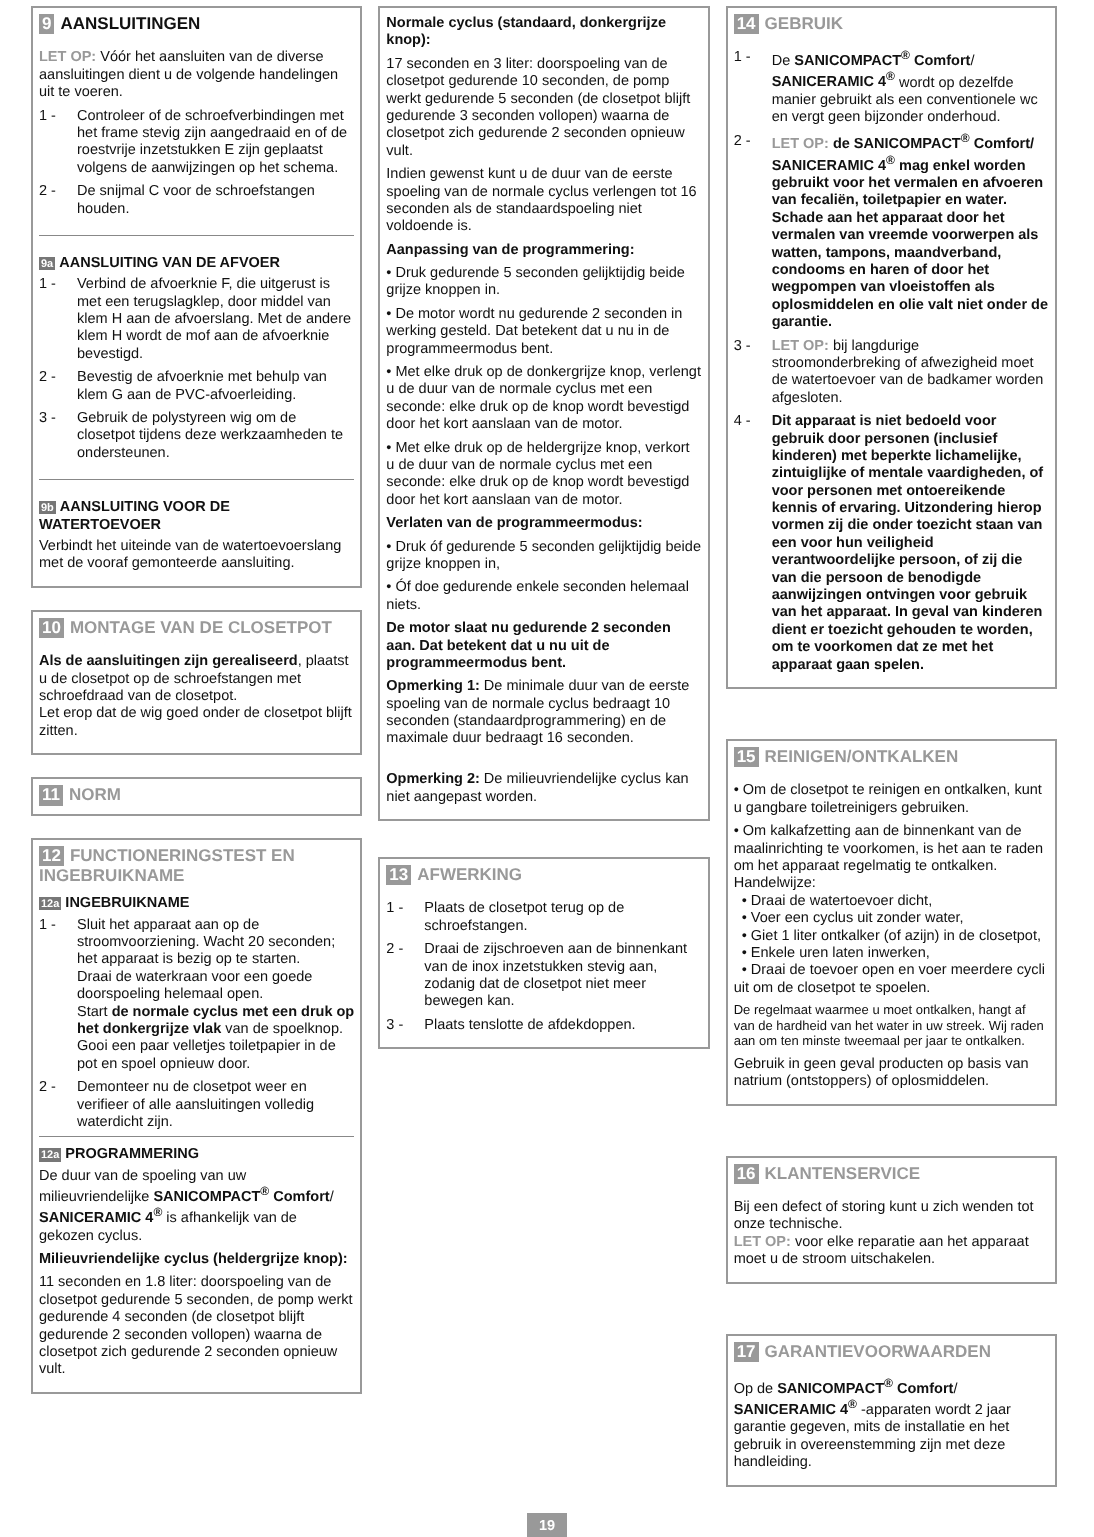9 AANSLUITINGEN
LET OP: Vóór het aansluiten van de diverse aansluitingen dient u de volgende handelingen uit te voeren.
1 - Controleer of de schroefverbindingen met het frame stevig zijn aangedraaid en of de roestvrije inzetstukken E zijn geplaatst volgens de aanwijzingen op het schema.
2 - De snijmal C voor de schroefstangen houden.
9a AANSLUITING VAN DE AFVOER
1 - Verbind de afvoerknie F, die uitgerust is met een terugslagklep, door middel van klem H aan de afvoerslang. Met de andere klem H wordt de mof aan de afvoerknie bevestigd.
2 - Bevestig de afvoerknie met behulp van klem G aan de PVC-afvoerleiding.
3 - Gebruik de polystyreen wig om de closetpot tijdens deze werkzaamheden te ondersteunen.
9b AANSLUITING VOOR DE WATERTOEVOER
Verbindt het uiteinde van de watertoevoerslang met de vooraf gemonteerde aansluiting.
10 MONTAGE VAN DE CLOSETPOT
Als de aansluitingen zijn gerealiseerd, plaatst u de closetpot op de schroefstangen met schroefdraad van de closetpot.
Let erop dat de wig goed onder de closetpot blijft zitten.
11 NORM
12 FUNCTIONERINGSTEST EN INGEBRUIKNAME
12a INGEBRUIKNAME
1 - Sluit het apparaat aan op de stroomvoorziening. Wacht 20 seconden; het apparaat is bezig op te starten.
Draai de waterkraan voor een goede doorspoeling helemaal open.
Start de normale cyclus met een druk op het donkergrijze vlak van de spoelknop.
Gooi een paar velletjes toiletpapier in de pot en spoel opnieuw door.
2 - Demonteer nu de closetpot weer en verifieer of alle aansluitingen volledig waterdicht zijn.
12a PROGRAMMERING
De duur van de spoeling van uw milieuvriendelijke SANICOMPACT<sup>®</sup> Comfort/ SANICERAMIC 4<sup>®</sup> is afhankelijk van de gekozen cyclus.
Milieuvriendelijke cyclus (heldergrijze knop):
11 seconden en 1.8 liter: doorspoeling van de closetpot gedurende 5 seconden, de pomp werkt gedurende 4 seconden (de closetpot blijft gedurende 2 seconden vollopen) waarna de closetpot zich gedurende 2 seconden opnieuw vult.
Normale cyclus (standaard, donkergrijze knop):
17 seconden en 3 liter: doorspoeling van de closetpot gedurende 10 seconden, de pomp werkt gedurende 5 seconden (de closetpot blijft gedurende 3 seconden vollopen) waarna de closetpot zich gedurende 2 seconden opnieuw vult.
Indien gewenst kunt u de duur van de eerste spoeling van de normale cyclus verlengen tot 16 seconden als de standaardspoeling niet voldoende is.
Aanpassing van de programmering:
• Druk gedurende 5 seconden gelijktijdig beide grijze knoppen in.
• De motor wordt nu gedurende 2 seconden in werking gesteld. Dat betekent dat u nu in de programmeermodus bent.
• Met elke druk op de donkergrijze knop, verlengt u de duur van de normale cyclus met een seconde: elke druk op de knop wordt bevestigd door het kort aanslaan van de motor.
• Met elke druk op de heldergrijze knop, verkort u de duur van de normale cyclus met een seconde: elke druk op de knop wordt bevestigd door het kort aanslaan van de motor.
Verlaten van de programmeermodus:
• Druk óf gedurende 5 seconden gelijktijdig beide grijze knoppen in,
• Óf doe gedurende enkele seconden helemaal niets.
De motor slaat nu gedurende 2 seconden aan. Dat betekent dat u nu uit de programmeermodus bent.
Opmerking 1: De minimale duur van de eerste spoeling van de normale cyclus bedraagt 10 seconden (standaardprogrammering) en de maximale duur bedraagt 16 seconden.
Opmerking 2: De milieuvriendelijke cyclus kan niet aangepast worden.
13 AFWERKING
1 - Plaats de closetpot terug op de schroefstangen.
2 - Draai de zijschroeven aan de binnenkant van de inox inzetstukken stevig aan, zodanig dat de closetpot niet meer bewegen kan.
3 - Plaats tenslotte de afdekdoppen.
14 GEBRUIK
1 - De SANICOMPACT<sup>®</sup> Comfort/ SANICERAMIC 4<sup>®</sup> wordt op dezelfde manier gebruikt als een conventionele wc en vergt geen bijzonder onderhoud.
2 - LET OP: de SANICOMPACT<sup>®</sup> Comfort/ SANICERAMIC 4<sup>®</sup> mag enkel worden gebruikt voor het vermalen en afvoeren van fecaliën, toiletpapier en water. Schade aan het apparaat door het vermalen van vreemde voorwerpen als watten, tampons, maandverband, condooms en haren of door het wegpompen van vloeistoffen als oplosmiddelen en olie valt niet onder de garantie.
3 - LET OP: bij langdurige stroomonderbreking of afwezigheid moet de watertoevoer van de badkamer worden afgesloten.
4 - Dit apparaat is niet bedoeld voor gebruik door personen (inclusief kinderen) met beperkte lichamelijke, zintuiglijke of mentale vaardigheden, of voor personen met ontoereikende kennis of ervaring. Uitzondering hierop vormen zij die onder toezicht staan van een voor hun veiligheid verantwoordelijke persoon, of zij die van die persoon de benodigde aanwijzingen ontvingen voor gebruik van het apparaat. In geval van kinderen dient er toezicht gehouden te worden, om te voorkomen dat ze met het apparaat gaan spelen.
15 REINIGEN/ONTKALKEN
• Om de closetpot te reinigen en ontkalken, kunt u gangbare toiletreinigers gebruiken.
• Om kalkafzetting aan de binnenkant van de maalinrichting te voorkomen, is het aan te raden om het apparaat regelmatig te ontkalken. Handelwijze:
• Draai de watertoevoer dicht,
• Voer een cyclus uit zonder water,
• Giet 1 liter ontkalker (of azijn) in de closetpot,
• Enkele uren laten inwerken,
• Draai de toevoer open en voer meerdere cycli uit om de closetpot te spoelen.
De regelmaat waarmee u moet ontkalken, hangt af van de hardheid van het water in uw streek. Wij raden aan om ten minste tweemaal per jaar te ontkalken.
Gebruik in geen geval producten op basis van natrium (ontstoppers) of oplosmiddelen.
16 KLANTENSERVICE
Bij een defect of storing kunt u zich wenden tot onze technische.
LET OP: voor elke reparatie aan het apparaat moet u de stroom uitschakelen.
17 GARANTIEVOORWAARDEN
Op de SANICOMPACT<sup>®</sup> Comfort/ SANICERAMIC 4<sup>®</sup> -apparaten wordt 2 jaar garantie gegeven, mits de installatie en het gebruik in overeenstemming zijn met deze handleiding.
19